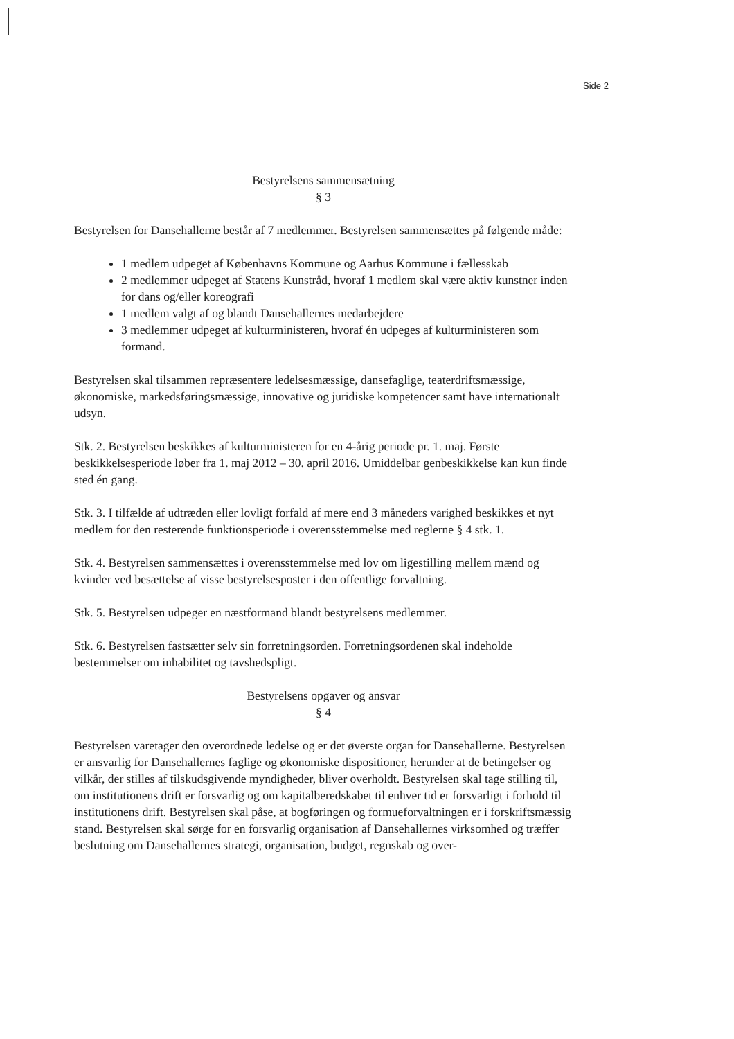Side 2
Bestyrelsens sammensætning
§ 3
Bestyrelsen for Dansehallerne består af 7 medlemmer. Bestyrelsen sammensættes på følgende måde:
1 medlem udpeget af Københavns Kommune og Aarhus Kommune i fællesskab
2 medlemmer udpeget af Statens Kunstråd, hvoraf 1 medlem skal være aktiv kunstner inden for dans og/eller koreografi
1 medlem valgt af og blandt Dansehallernes medarbejdere
3 medlemmer udpeget af kulturministeren, hvoraf én udpeges af kulturministeren som formand.
Bestyrelsen skal tilsammen repræsentere ledelsesmæssige, dansefaglige, teaterdriftsmæssige, økonomiske, markedsføringsmæssige, innovative og juridiske kompetencer samt have internationalt udsyn.
Stk. 2. Bestyrelsen beskikkes af kulturministeren for en 4-årig periode pr. 1. maj. Første beskikkelsesperiode løber fra 1. maj 2012 – 30. april 2016. Umiddelbar genbeskikkelse kan kun finde sted én gang.
Stk. 3. I tilfælde af udtræden eller lovligt forfald af mere end 3 måneders varighed beskikkes et nyt medlem for den resterende funktionsperiode i overensstemmelse med reglerne § 4 stk. 1.
Stk. 4. Bestyrelsen sammensættes i overensstemmelse med lov om ligestilling mellem mænd og kvinder ved besættelse af visse bestyrelsesposter i den offentlige forvaltning.
Stk. 5. Bestyrelsen udpeger en næstformand blandt bestyrelsens medlemmer.
Stk. 6. Bestyrelsen fastsætter selv sin forretningsorden. Forretningsordenen skal indeholde bestemmelser om inhabilitet og tavshedspligt.
Bestyrelsens opgaver og ansvar
§ 4
Bestyrelsen varetager den overordnede ledelse og er det øverste organ for Dansehallerne. Bestyrelsen er ansvarlig for Dansehallernes faglige og økonomiske dispositioner, herunder at de betingelser og vilkår, der stilles af tilskudsgivende myndigheder, bliver overholdt. Bestyrelsen skal tage stilling til, om institutionens drift er forsvarlig og om kapitalberedskabet til enhver tid er forsvarligt i forhold til institutionens drift. Bestyrelsen skal påse, at bogføringen og formueforvaltningen er i forskriftsmæssig stand. Bestyrelsen skal sørge for en forsvarlig organisation af Dansehallernes virksomhed og træffer beslutning om Dansehallernes strategi, organisation, budget, regnskab og over-